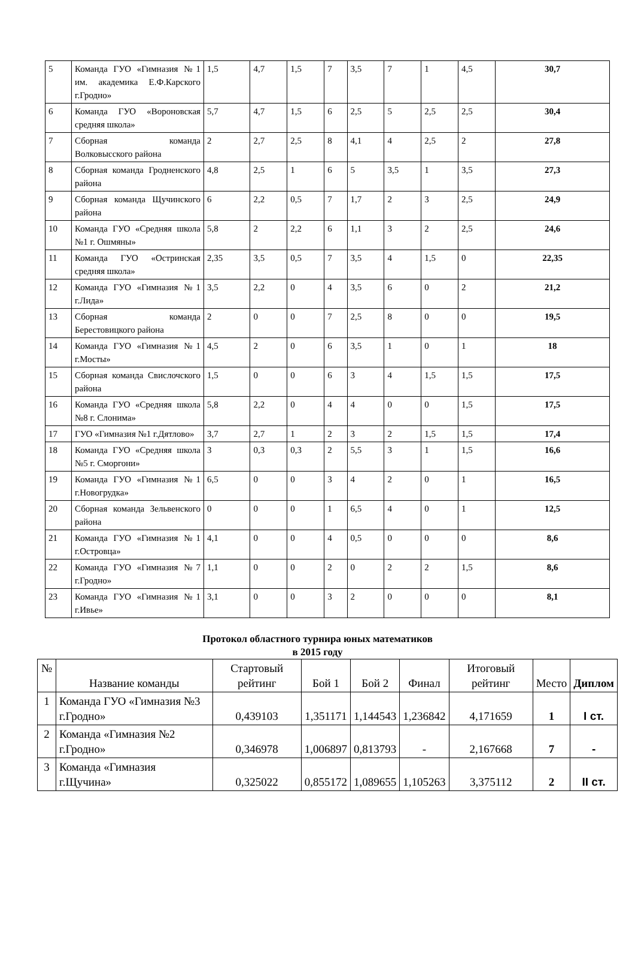| 5 | Команда ГУО «Гимназия №1 им. академика Е.Ф.Карского г.Гродно» | 1,5 | 4,7 | 1,5 | 7 | 3,5 | 7 | 1 | 4,5 | 30,7 |
| 6 | Команда ГУО «Вороновская средняя школа» | 5,7 | 4,7 | 1,5 | 6 | 2,5 | 5 | 2,5 | 2,5 | 30,4 |
| 7 | Сборная команда Волковысского района | 2 | 2,7 | 2,5 | 8 | 4,1 | 4 | 2,5 | 2 | 27,8 |
| 8 | Сборная команда Гродненского района | 4,8 | 2,5 | 1 | 6 | 5 | 3,5 | 1 | 3,5 | 27,3 |
| 9 | Сборная команда Щучинского района | 6 | 2,2 | 0,5 | 7 | 1,7 | 2 | 3 | 2,5 | 24,9 |
| 10 | Команда ГУО «Средняя школа №1 г. Ошмяны» | 5,8 | 2 | 2,2 | 6 | 1,1 | 3 | 2 | 2,5 | 24,6 |
| 11 | Команда ГУО «Остринская средняя школа» | 2,35 | 3,5 | 0,5 | 7 | 3,5 | 4 | 1,5 | 0 | 22,35 |
| 12 | Команда ГУО «Гимназия №1 г.Лида» | 3,5 | 2,2 | 0 | 4 | 3,5 | 6 | 0 | 2 | 21,2 |
| 13 | Сборная команда Берестовицкого района | 2 | 0 | 0 | 7 | 2,5 | 8 | 0 | 0 | 19,5 |
| 14 | Команда ГУО «Гимназия №1 г.Мосты» | 4,5 | 2 | 0 | 6 | 3,5 | 1 | 0 | 1 | 18 |
| 15 | Сборная команда Свислочского района | 1,5 | 0 | 0 | 6 | 3 | 4 | 1,5 | 1,5 | 17,5 |
| 16 | Команда ГУО «Средняя школа №8 г. Слонима» | 5,8 | 2,2 | 0 | 4 | 4 | 0 | 0 | 1,5 | 17,5 |
| 17 | ГУО «Гимназия №1 г.Дятлово» | 3,7 | 2,7 | 1 | 2 | 3 | 2 | 1,5 | 1,5 | 17,4 |
| 18 | Команда ГУО «Средняя школа №5 г. Сморгони» | 3 | 0,3 | 0,3 | 2 | 5,5 | 3 | 1 | 1,5 | 16,6 |
| 19 | Команда ГУО «Гимназия №1 г.Новогрудка» | 6,5 | 0 | 0 | 3 | 4 | 2 | 0 | 1 | 16,5 |
| 20 | Сборная команда Зельвенского района | 0 | 0 | 0 | 1 | 6,5 | 4 | 0 | 1 | 12,5 |
| 21 | Команда ГУО «Гимназия №1 г.Островца» | 4,1 | 0 | 0 | 4 | 0,5 | 0 | 0 | 0 | 8,6 |
| 22 | Команда ГУО «Гимназия №7 г.Гродно» | 1,1 | 0 | 0 | 2 | 0 | 2 | 2 | 1,5 | 8,6 |
| 23 | Команда ГУО «Гимназия №1 г.Ивье» | 3,1 | 0 | 0 | 3 | 2 | 0 | 0 | 0 | 8,1 |
Протокол областного турнира юных математиков
в 2015 году
| № | Название команды | Стартовый рейтинг | Бой 1 | Бой 2 | Финал | Итоговый рейтинг | Место | Диплом |
| --- | --- | --- | --- | --- | --- | --- | --- | --- |
| 1 | Команда ГУО «Гимназия №3 г.Гродно» | 0,439103 | 1,351171 | 1,144543 | 1,236842 | 4,171659 | 1 | I ст. |
| 2 | Команда «Гимназия №2 г.Гродно» | 0,346978 | 1,006897 | 0,813793 | - | 2,167668 | 7 | - |
| 3 | Команда «Гимназия г.Щучина» | 0,325022 | 0,855172 | 1,089655 | 1,105263 | 3,375112 | 2 | II ст. |